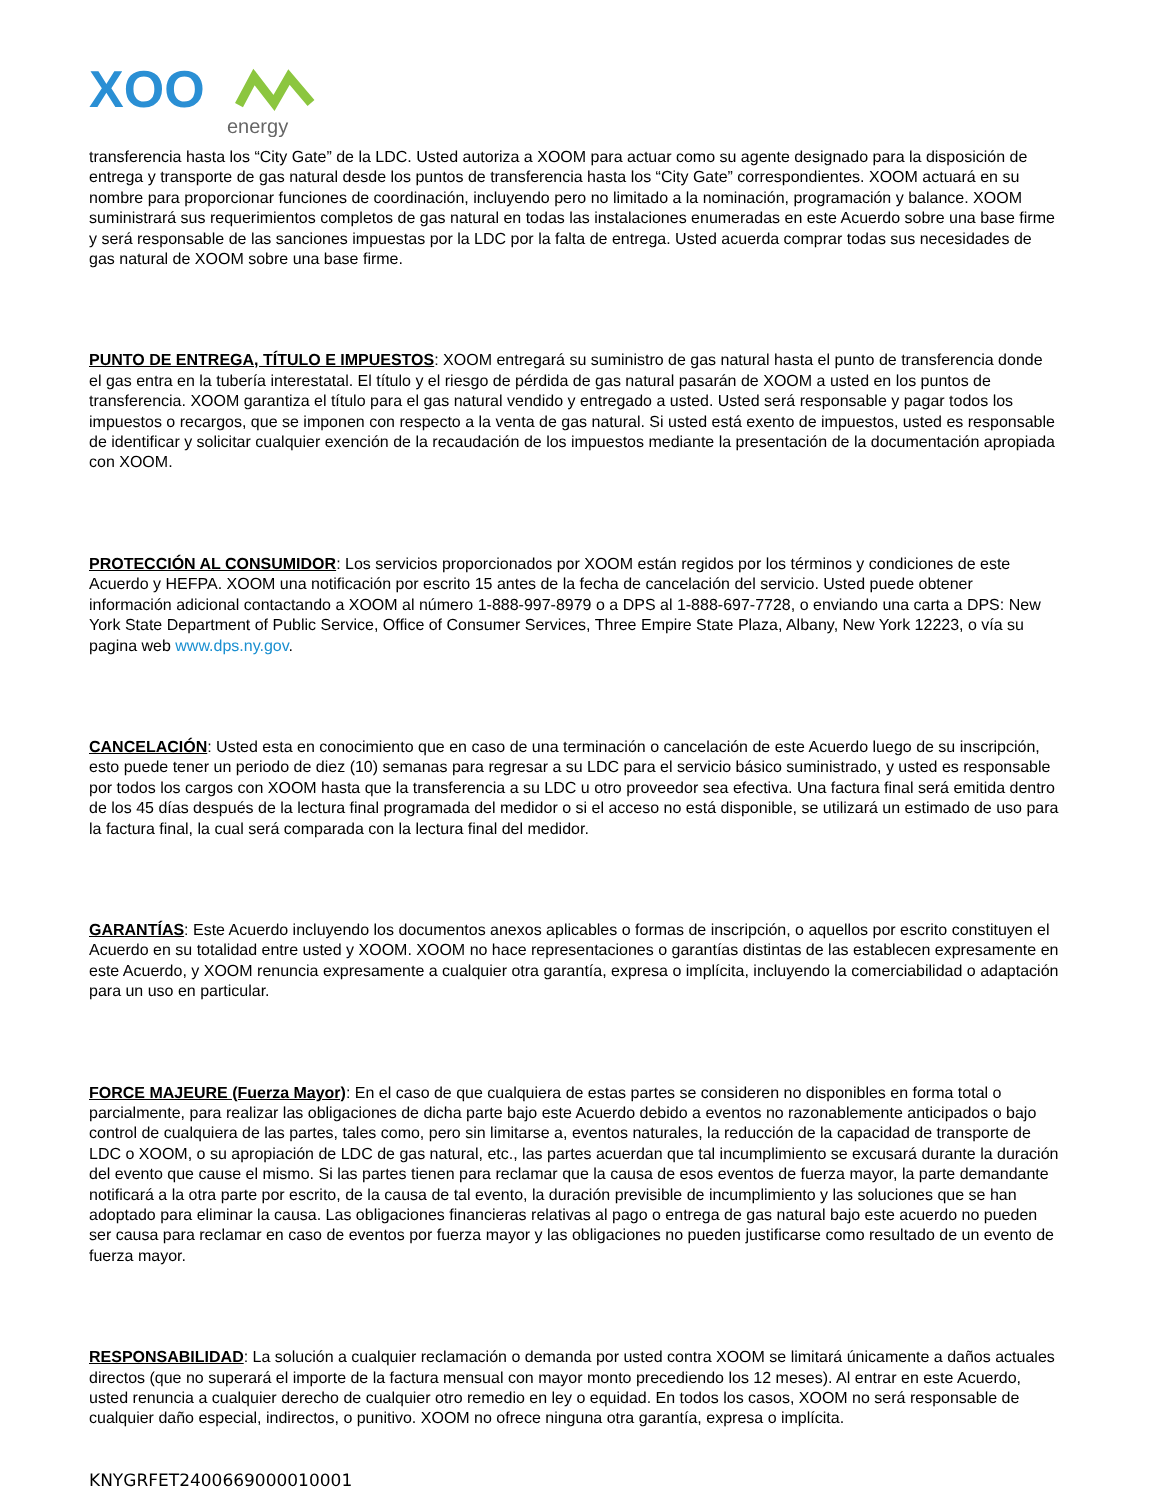XOO
energy
transferencia hasta los “City Gate” de la LDC. Usted autoriza a XOOM para actuar como su agente designado para la disposición de entrega y transporte de gas natural desde los puntos de transferencia hasta los “City Gate” correspondientes. XOOM actuará en su nombre para proporcionar funciones de coordinación, incluyendo pero no limitado a la nominación, programación y balance. XOOM suministrará sus requerimientos completos de gas natural en todas las instalaciones enumeradas en este Acuerdo sobre una base firme y será responsable de las sanciones impuestas por la LDC por la falta de entrega. Usted acuerda comprar todas sus necesidades de gas natural de XOOM sobre una base firme.
PUNTO DE ENTREGA, TÍTULO E IMPUESTOS: XOOM entregará su suministro de gas natural hasta el punto de transferencia donde el gas entra en la tubería interestatal. El título y el riesgo de pérdida de gas natural pasarán de XOOM a usted en los puntos de transferencia. XOOM garantiza el título para el gas natural vendido y entregado a usted. Usted será responsable y pagar todos los impuestos o recargos, que se imponen con respecto a la venta de gas natural. Si usted está exento de impuestos, usted es responsable de identificar y solicitar cualquier exención de la recaudación de los impuestos mediante la presentación de la documentación apropiada con XOOM.
PROTECCIÓN AL CONSUMIDOR: Los servicios proporcionados por XOOM están regidos por los términos y condiciones de este Acuerdo y HEFPA. XOOM una notificación por escrito 15 antes de la fecha de cancelación del servicio. Usted puede obtener información adicional contactando a XOOM al número 1-888-997-8979 o a DPS al 1-888-697-7728, o enviando una carta a DPS: New York State Department of Public Service, Office of Consumer Services, Three Empire State Plaza, Albany, New York 12223, o vía su pagina web www.dps.ny.gov.
CANCELACIÓN: Usted esta en conocimiento que en caso de una terminación o cancelación de este Acuerdo luego de su inscripción, esto puede tener un periodo de diez (10) semanas para regresar a su LDC para el servicio básico suministrado, y usted es responsable por todos los cargos con XOOM hasta que la transferencia a su LDC u otro proveedor sea efectiva. Una factura final será emitida dentro de los 45 días después de la lectura final programada del medidor o si el acceso no está disponible, se utilizará un estimado de uso para la factura final, la cual será comparada con la lectura final del medidor.
GARANTÍAS: Este Acuerdo incluyendo los documentos anexos aplicables o formas de inscripción, o aquellos por escrito constituyen el Acuerdo en su totalidad entre usted y XOOM. XOOM no hace representaciones o garantías distintas de las establecen expresamente en este Acuerdo, y XOOM renuncia expresamente a cualquier otra garantía, expresa o implícita, incluyendo la comerciabilidad o adaptación para un uso en particular.
FORCE MAJEURE (Fuerza Mayor): En el caso de que cualquiera de estas partes se consideren no disponibles en forma total o parcialmente, para realizar las obligaciones de dicha parte bajo este Acuerdo debido a eventos no razonablemente anticipados o bajo control de cualquiera de las partes, tales como, pero sin limitarse a, eventos naturales, la reducción de la capacidad de transporte de LDC o XOOM, o su apropiación de LDC de gas natural, etc., las partes acuerdan que tal incumplimiento se excusará durante la duración del evento que cause el mismo. Si las partes tienen para reclamar que la causa de esos eventos de fuerza mayor, la parte demandante notificará a la otra parte por escrito, de la causa de tal evento, la duración previsible de incumplimiento y las soluciones que se han adoptado para eliminar la causa. Las obligaciones financieras relativas al pago o entrega de gas natural bajo este acuerdo no pueden ser causa para reclamar en caso de eventos por fuerza mayor y las obligaciones no pueden justificarse como resultado de un evento de fuerza mayor.
RESPONSABILIDAD: La solución a cualquier reclamación o demanda por usted contra XOOM se limitará únicamente a daños actuales directos (que no superará el importe de la factura mensual con mayor monto precediendo los 12 meses). Al entrar en este Acuerdo, usted renuncia a cualquier derecho de cualquier otro remedio en ley o equidad. En todos los casos, XOOM no será responsable de cualquier daño especial, indirectos, o punitivo. XOOM no ofrece ninguna otra garantía, expresa o implícita.
KNYGRFET2400669000010001